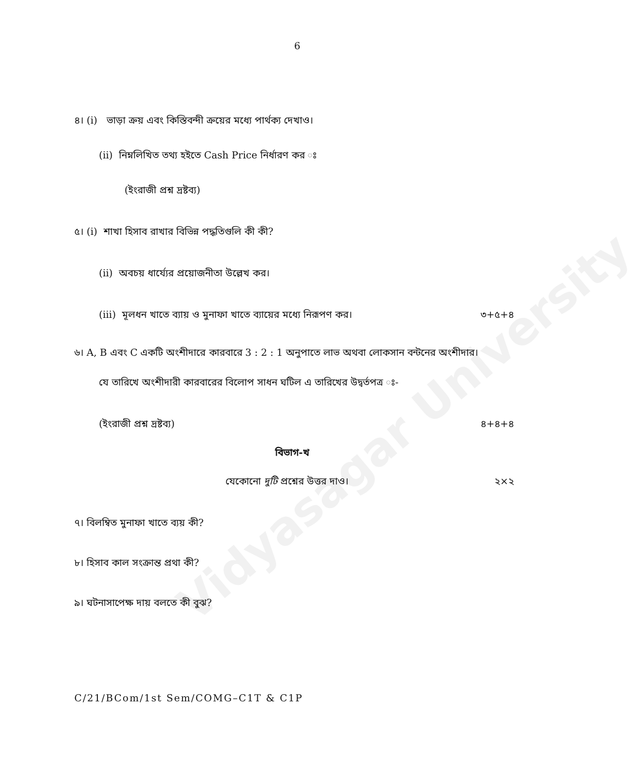Vidyasagar University
6
৪। (i) ভাড়া ক্রয় এবং কিস্তিবন্দী ক্রয়ের মধ্যে পার্থক্য দেখাও।
(ii) নিম্নলিখিত তথ্য হইতে Cash Price নির্ধারণ কর ঃ
(ইংরাজী প্রশ্ন দ্রষ্টব্য)
৫। (i) শাখা হিসাব রাখার বিভিন্ন পদ্ধতিগুলি কী কী?
(ii) অবচয় ধার্য্যের প্রয়োজনীতা উল্লেখ কর।
(iii) মূলধন খাতে ব্যায় ও মুনাফা খাতে ব্যায়ের মধ্যে নিরূপণ কর। ৩+৫+৪
৬। A, B এবং C একটি অংশীদারে কারবারে 3 : 2 : 1 অনুপাতে লাভ অথবা লোকসান বন্টনের অংশীদার।
যে তারিখে অংশীদারী কারবারের বিলোপ সাধন ঘটিল এ তারিখের উদ্বর্তপত্র ঃ-
(ইংরাজী প্রশ্ন দ্রষ্টব্য) ৪+৪+৪
বিভাগ-খ
যেকোনো দুটি প্রশ্নের উত্তর দাও। ২×২
৭। বিলম্বিত মুনাফা খাতে ব্যয় কী?
৮। হিসাব কাল সংক্রান্ত প্রথা কী?
৯। ঘটনাসাপেক্ষ দায় বলতে কী বুঝ?
C/21/BCom/1st Sem/COMG–C1T & C1P